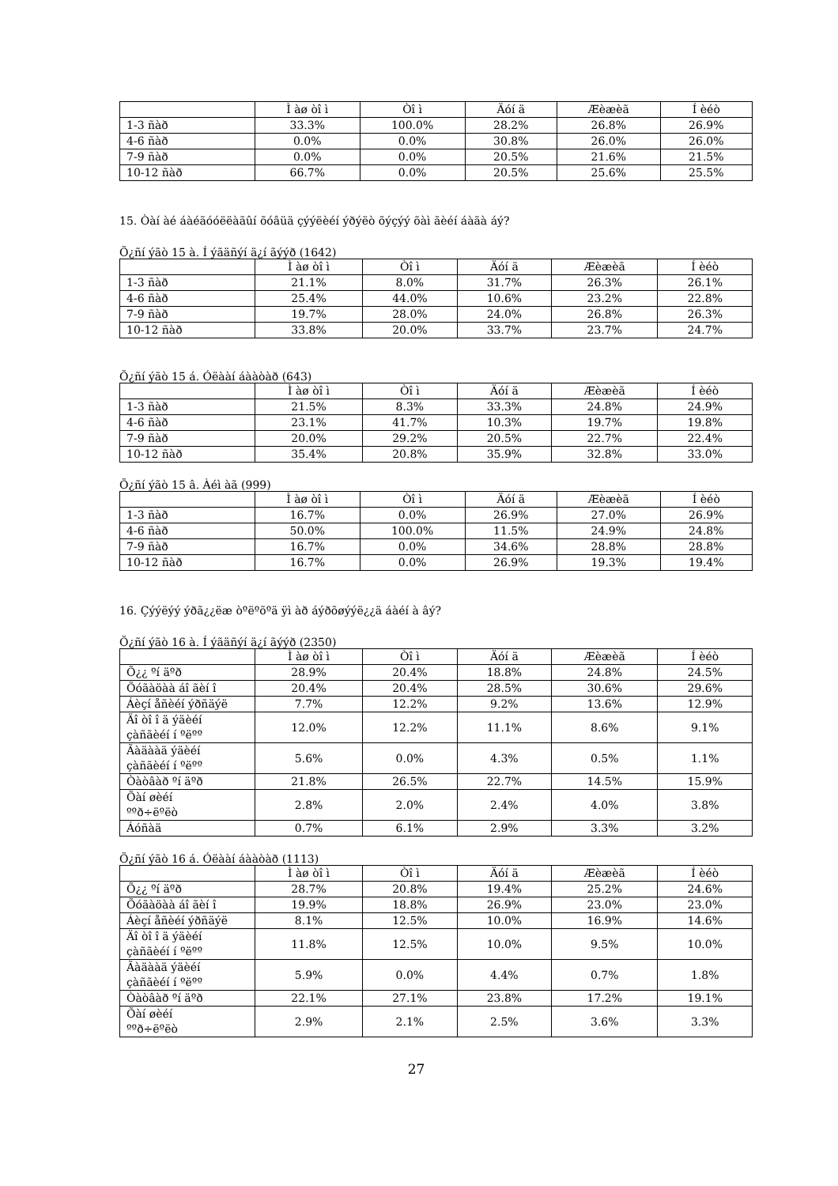| | Ì àø òî ì | Òî ì | Äóí ä | Æèæèã | Í èéò |
| --- | --- | --- | --- | --- | --- |
| 1-3 ñàð | 33.3% | 100.0% | 28.2% | 26.8% | 26.9% |
| 4-6 ñàð | 0.0% | 0.0% | 30.8% | 26.0% | 26.0% |
| 7-9 ñàð | 0.0% | 0.0% | 20.5% | 21.6% | 21.5% |
| 10-12 ñàð | 66.7% | 0.0% | 20.5% | 25.6% | 25.5% |
15. Òàí àé áàéãóóëëàãûí õóâüä çýýëèéí ýðýëò õýçýý õàì ãèéí áàãà áý?
Õ¿ñí ýãò 15 à. Í ýãäñýí ä¿í ãýýð (1642)
| | Ì àø òî ì | Òî ì | Äóí ä | Æèæèã | Í èéò |
| --- | --- | --- | --- | --- | --- |
| 1-3 ñàð | 21.1% | 8.0% | 31.7% | 26.3% | 26.1% |
| 4-6 ñàð | 25.4% | 44.0% | 10.6% | 23.2% | 22.8% |
| 7-9 ñàð | 19.7% | 28.0% | 24.0% | 26.8% | 26.3% |
| 10-12 ñàð | 33.8% | 20.0% | 33.7% | 23.7% | 24.7% |
Õ¿ñí ýãò 15 á. Óëààí áààòàð (643)
| | Ì àø òî ì | Òî ì | Äóí ä | Æèæèã | Í èéò |
| --- | --- | --- | --- | --- | --- |
| 1-3 ñàð | 21.5% | 8.3% | 33.3% | 24.8% | 24.9% |
| 4-6 ñàð | 23.1% | 41.7% | 10.3% | 19.7% | 19.8% |
| 7-9 ñàð | 20.0% | 29.2% | 20.5% | 22.7% | 22.4% |
| 10-12 ñàð | 35.4% | 20.8% | 35.9% | 32.8% | 33.0% |
Õ¿ñí ýãò 15 â. Àéì àã (999)
| | Ì àø òî ì | Òî ì | Äóí ä | Æèæèã | Í èéò |
| --- | --- | --- | --- | --- | --- |
| 1-3 ñàð | 16.7% | 0.0% | 26.9% | 27.0% | 26.9% |
| 4-6 ñàð | 50.0% | 100.0% | 11.5% | 24.9% | 24.8% |
| 7-9 ñàð | 16.7% | 0.0% | 34.6% | 28.8% | 28.8% |
| 10-12 ñàð | 16.7% | 0.0% | 26.9% | 19.3% | 19.4% |
16. Çýýëýý ýðã¿¿ëæ òºëºõºä ÿì àð áýðõøýýë¿¿ä áàéí à âý?
Õ¿ñí ýãò 16 à. Í ýãäñýí ä¿í ãýýð (2350)
| | Ì àø òî ì | Òî ì | Äóí ä | Æèæèã | Í èéò |
| --- | --- | --- | --- | --- | --- |
| Õ¿¿ ºí äºð | 28.9% | 20.4% | 18.8% | 24.8% | 24.5% |
| Õóãàöàà áî ãèí î | 20.4% | 20.4% | 28.5% | 30.6% | 29.6% |
| Áèçí åñèéí ýðñäýë | 7.7% | 12.2% | 9.2% | 13.6% | 12.9% |
| Äî òî î ä ýäèéí çàñãèéí í ºëºº | 12.0% | 12.2% | 11.1% | 8.6% | 9.1% |
| Ãàäààä ýäèéí çàñãèéí í ºëºº | 5.6% | 0.0% | 4.3% | 0.5% | 1.1% |
| Òàòâàð ºí äºð | 21.8% | 26.5% | 22.7% | 14.5% | 15.9% |
| Õàí øèéí ººð÷ëºëò | 2.8% | 2.0% | 2.4% | 4.0% | 3.8% |
| Áóñàä | 0.7% | 6.1% | 2.9% | 3.3% | 3.2% |
Õ¿ñí ýãò 16 á. Óëààí áààòàð (1113)
| | Ì àø òî ì | Òî ì | Äóí ä | Æèæèã | Í èéò |
| --- | --- | --- | --- | --- | --- |
| Õ¿¿ ºí äºð | 28.7% | 20.8% | 19.4% | 25.2% | 24.6% |
| Õóãàöàà áî ãèí î | 19.9% | 18.8% | 26.9% | 23.0% | 23.0% |
| Áèçí åñèéí ýðñäýë | 8.1% | 12.5% | 10.0% | 16.9% | 14.6% |
| Äî òî î ä ýäèéí çàñãèéí í ºëºº | 11.8% | 12.5% | 10.0% | 9.5% | 10.0% |
| Ãàäààä ýäèéí çàñãèéí í ºëºº | 5.9% | 0.0% | 4.4% | 0.7% | 1.8% |
| Òàòâàð ºí äºð | 22.1% | 27.1% | 23.8% | 17.2% | 19.1% |
| Õàí øèéí ººð÷ëºëò | 2.9% | 2.1% | 2.5% | 3.6% | 3.3% |
27